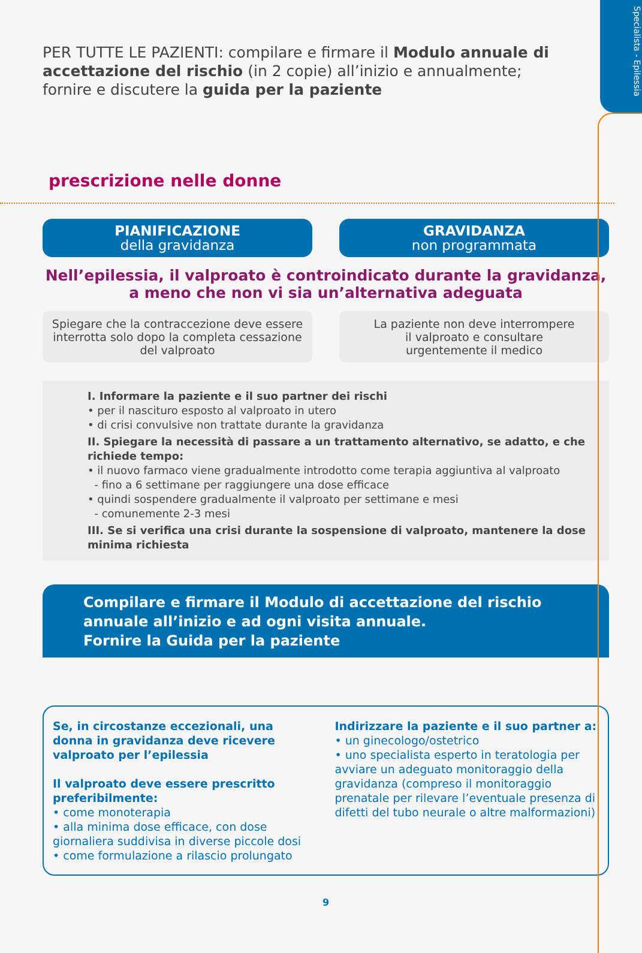Specialista - Epilessia
PER TUTTE LE PAZIENTI: compilare e firmare il Modulo annuale di accettazione del rischio (in 2 copie) all’inizio e annualmente; fornire e discutere la guida per la paziente
prescrizione nelle donne
PIANIFICAZIONE
della gravidanza
GRAVIDANZA
non programmata
Nell’epilessia, il valproato è controindicato durante la gravidanza,
a meno che non vi sia un’alternativa adeguata
Spiegare che la contraccezione deve essere interrotta solo dopo la completa cessazione del valproato
La paziente non deve interrompere
il valproato e consultare
urgentemente il medico
I. Informare la paziente e il suo partner dei rischi
• per il nascituro esposto al valproato in utero
• di crisi convulsive non trattate durante la gravidanza
II. Spiegare la necessità di passare a un trattamento alternativo, se adatto, e che richiede tempo:
• il nuovo farmaco viene gradualmente introdotto come terapia aggiuntiva al valproato
- fino a 6 settimane per raggiungere una dose efficace
• quindi sospendere gradualmente il valproato per settimane e mesi
- comunemente 2-3 mesi
III. Se si verifica una crisi durante la sospensione di valproato, mantenere la dose minima richiesta
Compilare e firmare il Modulo di accettazione del rischio annuale all’inizio e ad ogni visita annuale.
Fornire la Guida per la paziente
Se, in circostanze eccezionali, una donna in gravidanza deve ricevere valproato per l’epilessia
Il valproato deve essere prescritto preferibilmente:
• come monoterapia
• alla minima dose efficace, con dose giornaliera suddivisa in diverse piccole dosi
• come formulazione a rilascio prolungato
Indirizzare la paziente e il suo partner a:
• un ginecologo/ostetrico
• uno specialista esperto in teratologia per avviare un adeguato monitoraggio della gravidanza (compreso il monitoraggio prenatale per rilevare l’eventuale presenza di difetti del tubo neurale o altre malformazioni)
9